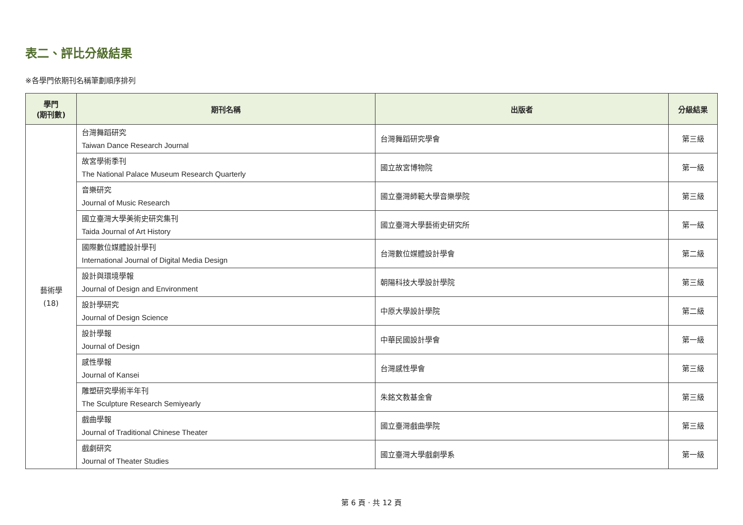表二、評比分級結果
※各學門依期刊名稱筆劃順序排列
| 學門 (期刊數) | 期刊名稱 | 出版者 | 分級結果 |
| --- | --- | --- | --- |
| 藝術學 (18) | 台灣舞蹈研究 Taiwan Dance Research Journal | 台灣舞蹈研究學會 | 第三級 |
| | 故宮學術季刊 The National Palace Museum Research Quarterly | 國立故宮博物院 | 第一級 |
| | 音樂研究 Journal of Music Research | 國立臺灣師範大學音樂學院 | 第三級 |
| | 國立臺灣大學美術史研究集刊 Taida Journal of Art History | 國立臺灣大學藝術史研究所 | 第一級 |
| | 國際數位媒體設計學刊 International Journal of Digital Media Design | 台灣數位媒體設計學會 | 第二級 |
| | 設計與環境學報 Journal of Design and Environment | 朝陽科技大學設計學院 | 第三級 |
| | 設計學研究 Journal of Design Science | 中原大學設計學院 | 第二級 |
| | 設計學報 Journal of Design | 中華民國設計學會 | 第一級 |
| | 感性學報 Journal of Kansei | 台灣感性學會 | 第三級 |
| | 雕塑研究學術半年刊 The Sculpture Research Semiyearly | 朱銘文教基金會 | 第三級 |
| | 戲曲學報 Journal of Traditional Chinese Theater | 國立臺灣戲曲學院 | 第三級 |
| | 戲劇研究 Journal of Theater Studies | 國立臺灣大學戲劇學系 | 第一級 |
第 6 頁 · 共 12 頁